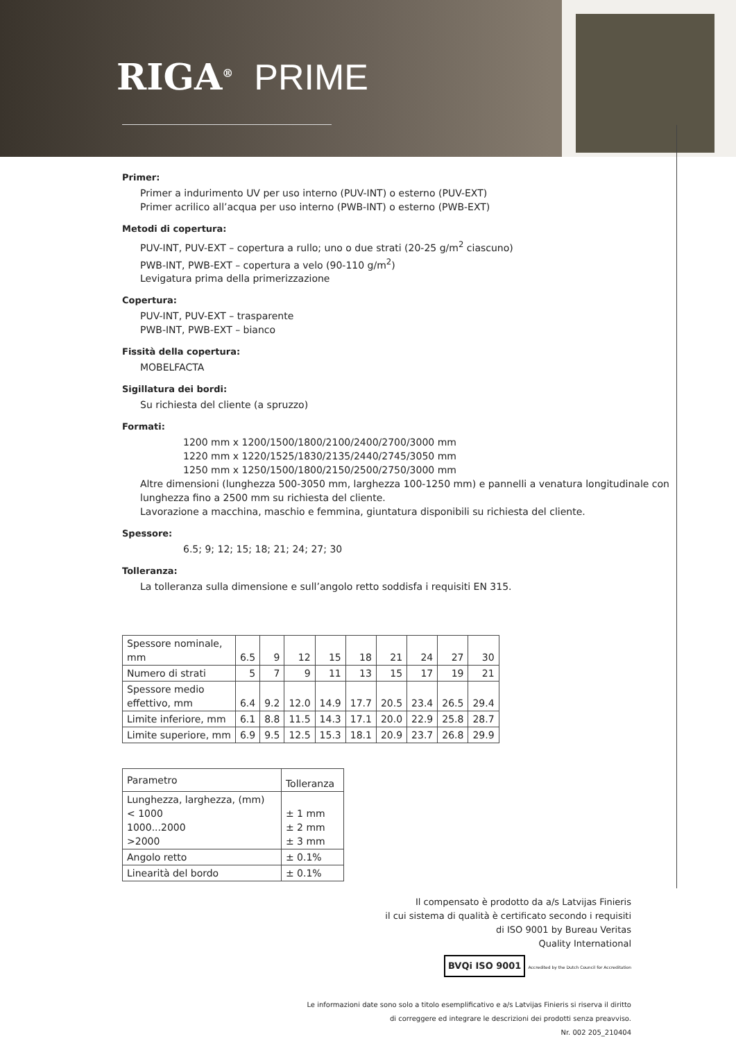RIGA<sup>®</sup> PRIME
Primer:
Primer a indurimento UV per uso interno (PUV-INT) o esterno (PUV-EXT)
Primer acrilico all’acqua per uso interno (PWB-INT) o esterno (PWB-EXT)
Metodi di copertura:
PUV-INT, PUV-EXT – copertura a rullo; uno o due strati (20-25 g/m<sup>2</sup> ciascuno)
PWB-INT, PWB-EXT – copertura a velo (90-110 g/m<sup>2</sup>)
Levigatura prima della primerizzazione
Copertura:
PUV-INT, PUV-EXT – trasparente
PWB-INT, PWB-EXT – bianco
Fissità della copertura:
MOBELFACTA
Sigillatura dei bordi:
Su richiesta del cliente (a spruzzo)
Formati:
1200 mm x 1200/1500/1800/2100/2400/2700/3000 mm
1220 mm x 1220/1525/1830/2135/2440/2745/3050 mm
1250 mm x 1250/1500/1800/2150/2500/2750/3000 mm
Altre dimensioni (lunghezza 500-3050 mm, larghezza 100-1250 mm) e pannelli a venatura longitudinale con lunghezza fino a 2500 mm su richiesta del cliente.
Lavorazione a macchina, maschio e femmina, giuntatura disponibili su richiesta del cliente.
Spessore:
6.5; 9; 12; 15; 18; 21; 24; 27; 30
Tolleranza:
La tolleranza sulla dimensione e sull’angolo retto soddisfa i requisiti EN 315.
| Spessore nominale, mm | 6.5 | 9 | 12 | 15 | 18 | 21 | 24 | 27 | 30 |
| Numero di strati | 5 | 7 | 9 | 11 | 13 | 15 | 17 | 19 | 21 |
| Spessore medio effettivo, mm | 6.4 | 9.2 | 12.0 | 14.9 | 17.7 | 20.5 | 23.4 | 26.5 | 29.4 |
| Limite inferiore, mm | 6.1 | 8.8 | 11.5 | 14.3 | 17.1 | 20.0 | 22.9 | 25.8 | 28.7 |
| Limite superiore, mm | 6.9 | 9.5 | 12.5 | 15.3 | 18.1 | 20.9 | 23.7 | 26.8 | 29.9 |
| Parametro | Tolleranza |
| Lunghezza, larghezza, (mm) < 1000 1000...2000 >2000 | ± 1 mm ± 2 mm ± 3 mm |
| Angolo retto | ± 0.1% |
| Linearità del bordo | ± 0.1% |
Il compensato è prodotto da a/s Latvijas Finieris
il cui sistema di qualità è certificato secondo i requisiti
di ISO 9001 by Bureau Veritas
Quality International
BVQi ISO 9001 Accredited by the Dutch Council for Accreditation
Le informazioni date sono solo a titolo esemplificativo e a/s Latvijas Finieris si riserva il diritto
di correggere ed integrare le descrizioni dei prodotti senza preavviso.
Nr. 002 205_210404